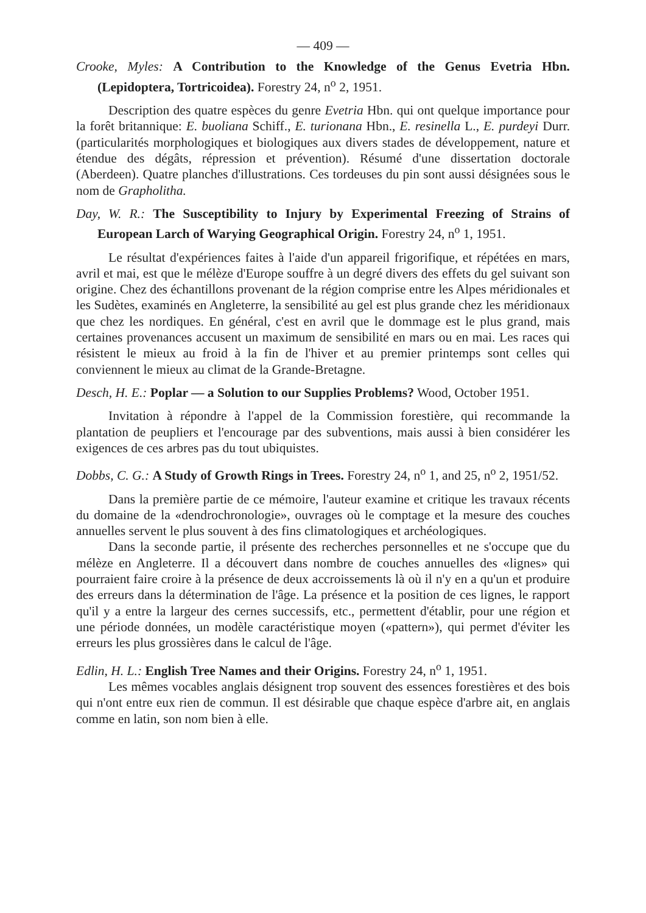— 409 —
Crooke, Myles: A Contribution to the Knowledge of the Genus Evetria Hbn. (Lepidoptera, Tortricoidea). Forestry 24, n<sup>o</sup> 2, 1951.
Description des quatre espèces du genre Evetria Hbn. qui ont quelque importance pour la forêt britannique: E. buoliana Schiff., E. turionana Hbn., E. resinella L., E. purdeyi Durr. (particularités morphologiques et biologiques aux divers stades de développement, nature et étendue des dégâts, répression et prévention). Résumé d'une dissertation doctorale (Aberdeen). Quatre planches d'illustrations. Ces tordeuses du pin sont aussi désignées sous le nom de Grapholitha.
Day, W. R.: The Susceptibility to Injury by Experimental Freezing of Strains of European Larch of Warying Geographical Origin. Forestry 24, n<sup>o</sup> 1, 1951.
Le résultat d'expériences faites à l'aide d'un appareil frigorifique, et répétées en mars, avril et mai, est que le mélèze d'Europe souffre à un degré divers des effets du gel suivant son origine. Chez des échantillons provenant de la région comprise entre les Alpes méridionales et les Sudètes, examinés en Angleterre, la sensibilité au gel est plus grande chez les méridionaux que chez les nordiques. En général, c'est en avril que le dommage est le plus grand, mais certaines provenances accusent un maximum de sensibilité en mars ou en mai. Les races qui résistent le mieux au froid à la fin de l'hiver et au premier printemps sont celles qui conviennent le mieux au climat de la Grande-Bretagne.
Desch, H. E.: Poplar — a Solution to our Supplies Problems? Wood, October 1951.
Invitation à répondre à l'appel de la Commission forestière, qui recommande la plantation de peupliers et l'encourage par des subventions, mais aussi à bien considérer les exigences de ces arbres pas du tout ubiquistes.
Dobbs, C. G.: A Study of Growth Rings in Trees. Forestry 24, n<sup>o</sup> 1, and 25, n<sup>o</sup> 2, 1951/52.
Dans la première partie de ce mémoire, l'auteur examine et critique les travaux récents du domaine de la «dendrochronologie», ouvrages où le comptage et la mesure des couches annuelles servent le plus souvent à des fins climatologiques et archéologiques.
Dans la seconde partie, il présente des recherches personnelles et ne s'occupe que du mélèze en Angleterre. Il a découvert dans nombre de couches annuelles des «lignes» qui pourraient faire croire à la présence de deux accroissements là où il n'y en a qu'un et produire des erreurs dans la détermination de l'âge. La présence et la position de ces lignes, le rapport qu'il y a entre la largeur des cernes successifs, etc., permettent d'établir, pour une région et une période données, un modèle caractéristique moyen («pattern»), qui permet d'éviter les erreurs les plus grossières dans le calcul de l'âge.
Edlin, H. L.: English Tree Names and their Origins. Forestry 24, n<sup>o</sup> 1, 1951.
Les mêmes vocables anglais désignent trop souvent des essences forestières et des bois qui n'ont entre eux rien de commun. Il est désirable que chaque espèce d'arbre ait, en anglais comme en latin, son nom bien à elle.